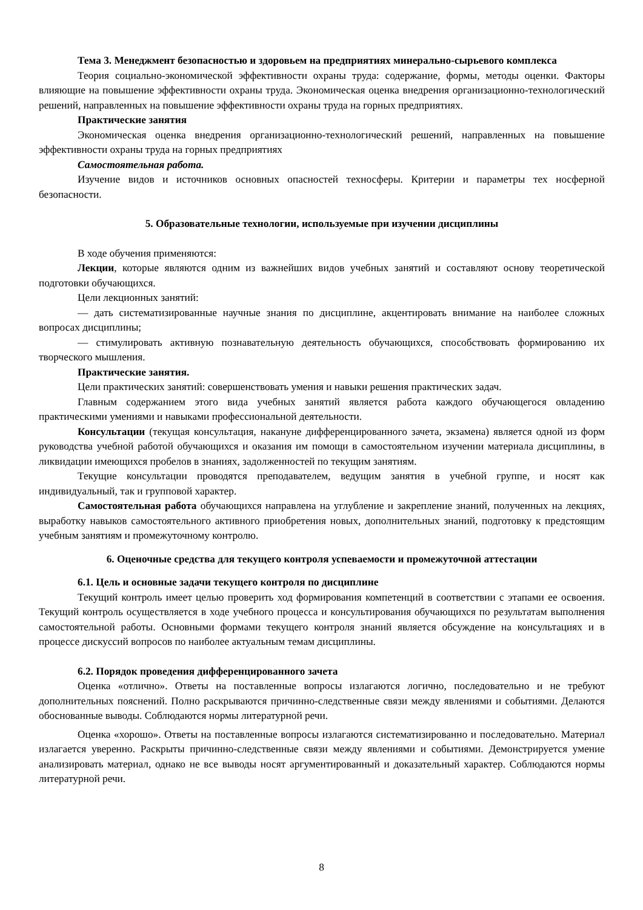Тема 3. Менеджмент безопасностью и здоровьем на предприятиях минерально-сырьевого комплекса
Теория социально-экономической эффективности охраны труда: содержание, формы, методы оценки. Факторы влияющие на повышение эффективности охраны труда. Экономическая оценка внедрения организационно-технологический решений, направленных на повышение эффективности охраны труда на горных предприятиях.
Практические занятия
Экономическая оценка внедрения организационно-технологический решений, направленных на повышение эффективности охраны труда на горных предприятиях
Самостоятельная работа.
Изучение видов и источников основных опасностей техносферы. Критерии и параметры тех носферной безопасности.
5. Образовательные технологии, используемые при изучении дисциплины
В ходе обучения применяются:
Лекции, которые являются одним из важнейших видов учебных занятий и составляют основу теоретической подготовки обучающихся.
Цели лекционных занятий:
— дать систематизированные научные знания по дисциплине, акцентировать внимание на наиболее сложных вопросах дисциплины;
— стимулировать активную познавательную деятельность обучающихся, способствовать формированию их творческого мышления.
Практические занятия.
Цели практических занятий: совершенствовать умения и навыки решения практических задач.
Главным содержанием этого вида учебных занятий является работа каждого обучающегося овладению практическими умениями и навыками профессиональной деятельности.
Консультации (текущая консультация, накануне дифференцированного зачета, экзамена) является одной из форм руководства учебной работой обучающихся и оказания им помощи в самостоятельном изучении материала дисциплины, в ликвидации имеющихся пробелов в знаниях, задолженностей по текущим занятиям.
Текущие консультации проводятся преподавателем, ведущим занятия в учебной группе, и носят как индивидуальный, так и групповой характер.
Самостоятельная работа обучающихся направлена на углубление и закрепление знаний, полученных на лекциях, выработку навыков самостоятельного активного приобретения новых, дополнительных знаний, подготовку к предстоящим учебным занятиям и промежуточному контролю.
6. Оценочные средства для текущего контроля успеваемости и промежуточной аттестации
6.1. Цель и основные задачи текущего контроля по дисциплине
Текущий контроль имеет целью проверить ход формирования компетенций в соответствии с этапами ее освоения. Текущий контроль осуществляется в ходе учебного процесса и консультирования обучающихся по результатам выполнения самостоятельной работы. Основными формами текущего контроля знаний является обсуждение на консультациях и в процессе дискуссий вопросов по наиболее актуальным темам дисциплины.
6.2. Порядок проведения дифференцированного зачета
Оценка «отлично». Ответы на поставленные вопросы излагаются логично, последовательно и не требуют дополнительных пояснений. Полно раскрываются причинно-следственные связи между явлениями и событиями. Делаются обоснованные выводы. Соблюдаются нормы литературной речи.
Оценка «хорошо». Ответы на поставленные вопросы излагаются систематизированно и последовательно. Материал излагается уверенно. Раскрыты причинно-следственные связи между явлениями и событиями. Демонстрируется умение анализировать материал, однако не все выводы носят аргументированный и доказательный характер. Соблюдаются нормы литературной речи.
8